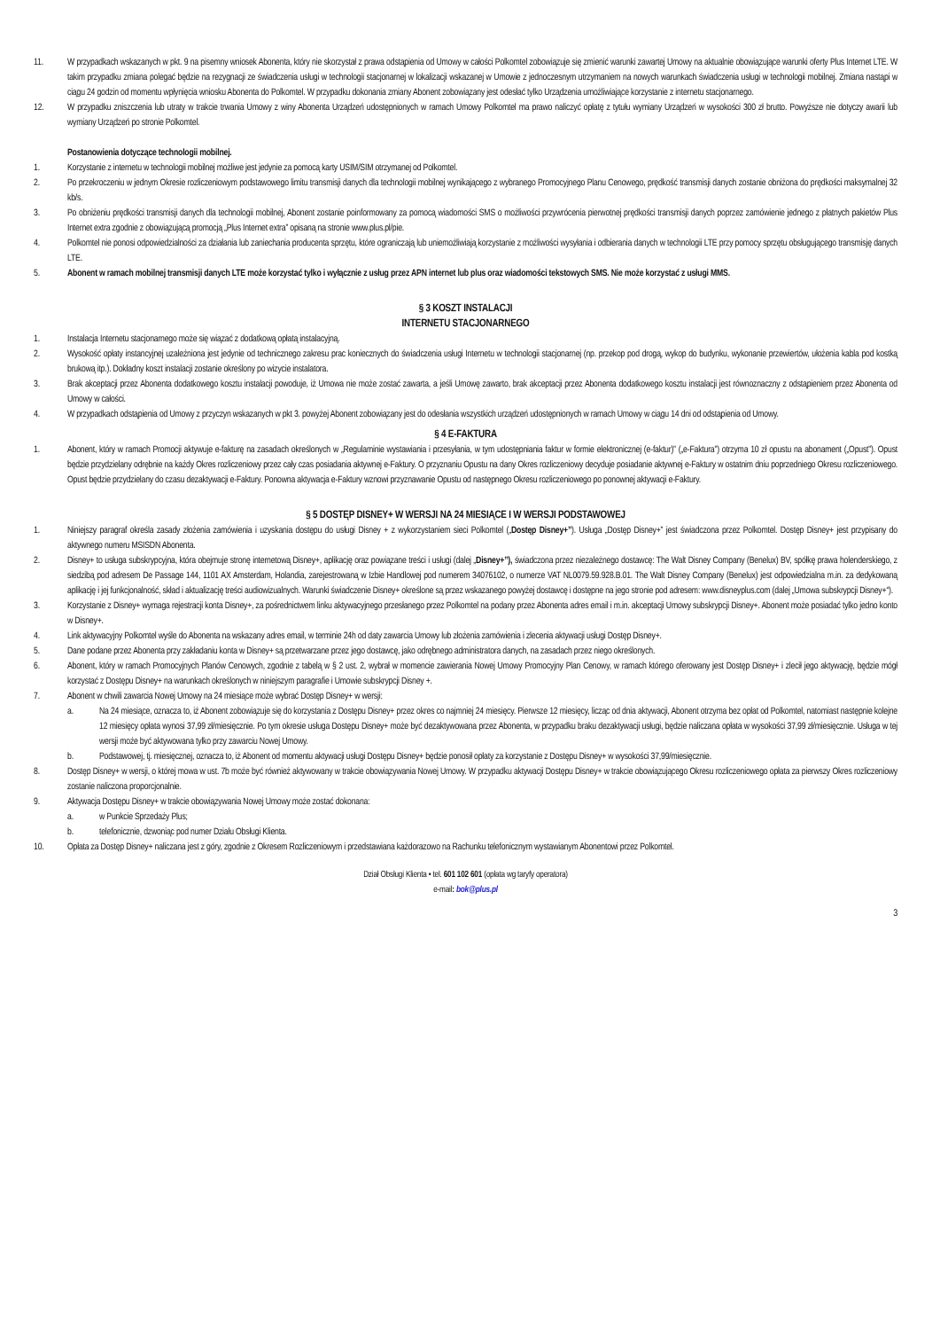11. W przypadkach wskazanych w pkt. 9 na pisemny wniosek Abonenta, który nie skorzystał z prawa odstąpienia od Umowy w całości Polkomtel zobowiązuje się zmienić warunki zawartej Umowy na aktualnie obowiązujące warunki oferty Plus Internet LTE. W takim przypadku zmiana polegać będzie na rezygnacji ze świadczenia usługi w technologii stacjonarnej w lokalizacji wskazanej w Umowie z jednoczesnym utrzymaniem na nowych warunkach świadczenia usługi w technologii mobilnej. Zmiana nastąpi w ciągu 24 godzin od momentu wpłynięcia wniosku Abonenta do Polkomtel. W przypadku dokonania zmiany Abonent zobowiązany jest odesłać tylko Urządzenia umożliwiające korzystanie z internetu stacjonarnego.
12. W przypadku zniszczenia lub utraty w trakcie trwania Umowy z winy Abonenta Urządzeń udostępnionych w ramach Umowy Polkomtel ma prawo naliczyć opłatę z tytułu wymiany Urządzeń w wysokości 300 zł brutto. Powyższe nie dotyczy awarii lub wymiany Urządzeń po stronie Polkomtel.
Postanowienia dotyczące technologii mobilnej.
1. Korzystanie z internetu w technologii mobilnej możliwe jest jedynie za pomocą karty USIM/SIM otrzymanej od Polkomtel.
2. Po przekroczeniu w jednym Okresie rozliczeniowym podstawowego limitu transmisji danych dla technologii mobilnej wynikającego z wybranego Promocyjnego Planu Cenowego, prędkość transmisji danych zostanie obniżona do prędkości maksymalnej 32 kb/s.
3. Po obniżeniu prędkości transmisji danych dla technologii mobilnej, Abonent zostanie poinformowany za pomocą wiadomości SMS o możliwości przywrócenia pierwotnej prędkości transmisji danych poprzez zamówienie jednego z płatnych pakietów Plus Internet extra zgodnie z obowiązującą promocją „Plus Internet extra” opisaną na stronie www.plus.pl/pie.
4. Polkomtel nie ponosi odpowiedzialności za działania lub zaniechania producenta sprzętu, które ograniczają lub uniemożliwiają korzystanie z możliwości wysyłania i odbierania danych w technologii LTE przy pomocy sprzętu obsługującego transmisję danych LTE.
5. Abonent w ramach mobilnej transmisji danych LTE może korzystać tylko i wyłącznie z usług przez APN internet lub plus oraz wiadomości tekstowych SMS. Nie może korzystać z usługi MMS.
§ 3 KOSZT INSTALACJI
INTERNETU STACJONARNEGO
1. Instalacja Internetu stacjonarnego może się wiązać z dodatkową opłatą instalacyjną.
2. Wysokość opłaty instancyjnej uzależniona jest jedynie od technicznego zakresu prac koniecznych do świadczenia usługi Internetu w technologii stacjonarnej (np. przekop pod drogą, wykop do budynku, wykonanie przewiertów, ułożenia kabla pod kostką brukową itp.). Dokładny koszt instalacji zostanie określony po wizycie instalatora.
3. Brak akceptacji przez Abonenta dodatkowego kosztu instalacji powoduje, iż Umowa nie może zostać zawarta, a jeśli Umowę zawarto, brak akceptacji przez Abonenta dodatkowego kosztu instalacji jest równoznaczny z odstąpieniem przez Abonenta od Umowy w całości.
4. W przypadkach odstąpienia od Umowy z przyczyn wskazanych w pkt 3. powyżej Abonent zobowiązany jest do odesłania wszystkich urządzeń udostępnionych w ramach Umowy w ciągu 14 dni od odstąpienia od Umowy.
§ 4 E-FAKTURA
1. Abonent, który w ramach Promocji aktywuje e-fakturę na zasadach określonych w „Regulaminie wystawiania i przesyłania, w tym udostępniania faktur w formie elektronicznej (e-faktur)” („e-Faktura”) otrzyma 10 zł opustu na abonament („Opust”). Opust będzie przydzielany odrębnie na każdy Okres rozliczeniowy przez cały czas posiadania aktywnej e-Faktury. O przyznaniu Opustu na dany Okres rozliczeniowy decyduje posiadanie aktywnej e-Faktury w ostatnim dniu poprzedniego Okresu rozliczeniowego. Opust będzie przydzielany do czasu dezaktywacji e-Faktury. Ponowna aktywacja e-Faktury wznowi przyznawanie Opustu od następnego Okresu rozliczeniowego po ponownej aktywacji e-Faktury.
§ 5 DOSTĘP DISNEY+ W WERSJI NA 24 MIESIĄCE I W WERSJI PODSTAWOWEJ
1. Niniejszy paragraf określa zasady złożenia zamówienia i uzyskania dostępu do usługi Disney + z wykorzystaniem sieci Polkomtel („Dostęp Disney+”). Usługa „Dostęp Disney+” jest świadczona przez Polkomtel. Dostęp Disney+ jest przypisany do aktywnego numeru MSISDN Abonenta.
2. Disney+ to usługa subskrypcyjna, która obejmuje stronę internetową Disney+, aplikację oraz powiązane treści i usługi (dalej „Disney+”), świadczona przez niezależnego dostawcę: The Walt Disney Company (Benelux) BV, spółkę prawa holenderskiego, z siedzibą pod adresem De Passage 144, 1101 AX Amsterdam, Holandia, zarejestrowaną w Izbie Handlowej pod numerem 34076102, o numerze VAT NL0079.59.928.B.01. The Walt Disney Company (Benelux) jest odpowiedzialna m.in. za dedykowaną aplikację i jej funkcjonalność, skład i aktualizację treści audiowizualnych. Warunki świadczenie Disney+ określone są przez wskazanego powyżej dostawcę i dostępne na jego stronie pod adresem: www.disneyplus.com (dalej „Umowa subskrypcji Disney+“).
3. Korzystanie z Disney+ wymaga rejestracji konta Disney+, za pośrednictwem linku aktywacyjnego przesłanego przez Polkomtel na podany przez Abonenta adres email i m.in. akceptacji Umowy subskrypcji Disney+. Abonent może posiadać tylko jedno konto w Disney+.
4. Link aktywacyjny Polkomtel wyśle do Abonenta na wskazany adres email, w terminie 24h od daty zawarcia Umowy lub złożenia zamówienia i zlecenia aktywacji usługi Dostęp Disney+.
5. Dane podane przez Abonenta przy zakładaniu konta w Disney+ są przetwarzane przez jego dostawcę, jako odrębnego administratora danych, na zasadach przez niego określonych.
6. Abonent, który w ramach Promocyjnych Planów Cenowych, zgodnie z tabelą w § 2 ust. 2, wybrał w momencie zawierania Nowej Umowy Promocyjny Plan Cenowy, w ramach którego oferowany jest Dostęp Disney+ i zlecił jego aktywację, będzie mógł korzystać z Dostępu Disney+ na warunkach określonych w niniejszym paragrafie i Umowie subskrypcji Disney +.
7. Abonent w chwili zawarcia Nowej Umowy na 24 miesiące może wybrać Dostęp Disney+ w wersji:
a. Na 24 miesiące, oznacza to, iż Abonent zobowiązuje się do korzystania z Dostępu Disney+ przez okres co najmniej 24 miesięcy. Pierwsze 12 miesięcy, licząc od dnia aktywacji, Abonent otrzyma bez opłat od Polkomtel, natomiast następnie kolejne 12 miesięcy opłata wynosi 37,99 zł/miesięcznie. Po tym okresie usługa Dostępu Disney+ może być dezaktywowana przez Abonenta, w przypadku braku dezaktywacji usługi, będzie naliczana opłata w wysokości 37,99 zł/miesięcznie. Usługa w tej wersji może być aktywowana tylko przy zawarciu Nowej Umowy.
b. Podstawowej, tj. miesięcznej, oznacza to, iż Abonent od momentu aktywacji usługi Dostępu Disney+ będzie ponosił opłaty za korzystanie z Dostępu Disney+ w wysokości 37,99/miesięcznie.
8. Dostęp Disney+ w wersji, o której mowa w ust. 7b może być również aktywowany w trakcie obowiązywania Nowej Umowy. W przypadku aktywacji Dostępu Disney+ w trakcie obowiązującego Okresu rozliczeniowego opłata za pierwszy Okres rozliczeniowy zostanie naliczona proporcjonalnie.
9. Aktywacja Dostępu Disney+ w trakcie obowiązywania Nowej Umowy może zostać dokonana:
a. w Punkcie Sprzedaży Plus;
b. telefonicznie, dzwoniąc pod numer Działu Obsługi Klienta.
10. Opłata za Dostęp Disney+ naliczana jest z góry, zgodnie z Okresem Rozliczeniowym i przedstawiana każdorazowo na Rachunku telefonicznym wystawianym Abonentowi przez Polkomtel.
Dział Obsługi Klienta • tel. 601 102 601 (opłata wg taryfy operatora)
e-mail: bok@plus.pl
3